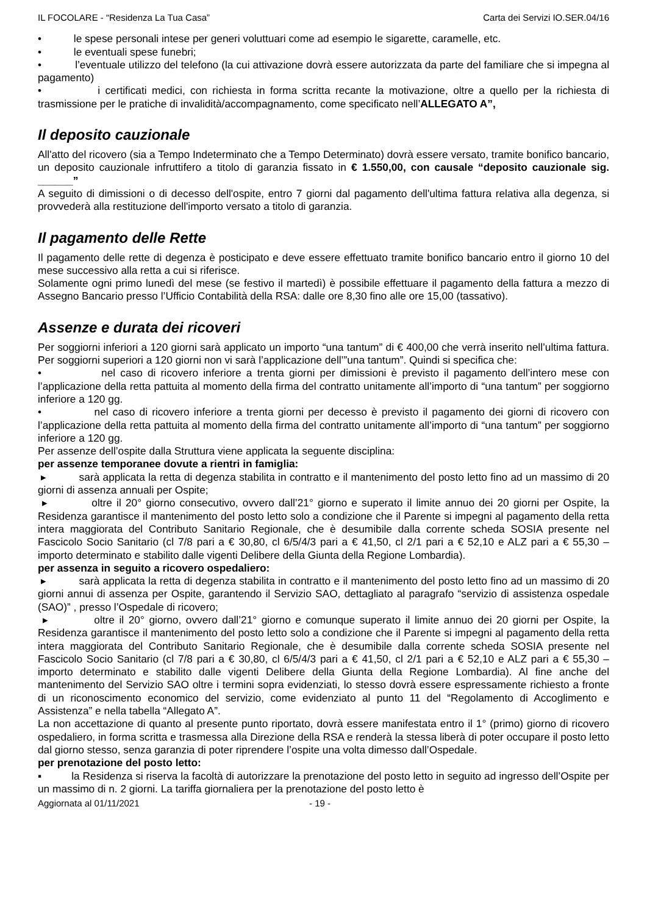IL FOCOLARE - “Residenza La Tua Casa” Carta dei Servizi IO.SER.04/16
• le spese personali intese per generi voluttuari come ad esempio le sigarette, caramelle, etc.
• le eventuali spese funebri;
• l’eventuale utilizzo del telefono (la cui attivazione dovrà essere autorizzata da parte del familiare che si impegna al pagamento)
• i certificati medici, con richiesta in forma scritta recante la motivazione, oltre a quello per la richiesta di trasmissione per le pratiche di invalidità/accompagnamento, come specificato nell’ALLEGATO A”,
Il deposito cauzionale
All'atto del ricovero (sia a Tempo Indeterminato che a Tempo Determinato) dovrà essere versato, tramite bonifico bancario, un deposito cauzionale infruttifero a titolo di garanzia fissato in € 1.550,00, con causale “deposito cauzionale sig. ______”
A seguito di dimissioni o di decesso dell'ospite, entro 7 giorni dal pagamento dell'ultima fattura relativa alla degenza, si provvederà alla restituzione dell'importo versato a titolo di garanzia.
Il pagamento delle Rette
Il pagamento delle rette di degenza è posticipato e deve essere effettuato tramite bonifico bancario entro il giorno 10 del mese successivo alla retta a cui si riferisce.
Solamente ogni primo lunedì del mese (se festivo il martedì) è possibile effettuare il pagamento della fattura a mezzo di Assegno Bancario presso l’Ufficio Contabilità della RSA: dalle ore 8,30 fino alle ore 15,00 (tassativo).
Assenze e durata dei ricoveri
Per soggiorni inferiori a 120 giorni sarà applicato un importo “una tantum” di € 400,00 che verrà inserito nell’ultima fattura. Per soggiorni superiori a 120 giorni non vi sarà l’applicazione dell’”una tantum”. Quindi si specifica che:
• nel caso di ricovero inferiore a trenta giorni per dimissioni è previsto il pagamento dell’intero mese con l’applicazione della retta pattuita al momento della firma del contratto unitamente all’importo di “una tantum” per soggiorno inferiore a 120 gg.
• nel caso di ricovero inferiore a trenta giorni per decesso è previsto il pagamento dei giorni di ricovero con l’applicazione della retta pattuita al momento della firma del contratto unitamente all’importo di “una tantum” per soggiorno inferiore a 120 gg.
Per assenze dell’ospite dalla Struttura viene applicata la seguente disciplina:
per assenze temporanee dovute a rientri in famiglia:
▸ sarà applicata la retta di degenza stabilita in contratto e il mantenimento del posto letto fino ad un massimo di 20 giorni di assenza annuali per Ospite;
▸ oltre il 20° giorno consecutivo, ovvero dall’21° giorno e superato il limite annuo dei 20 giorni per Ospite, la Residenza garantisce il mantenimento del posto letto solo a condizione che il Parente si impegni al pagamento della retta intera maggiorata del Contributo Sanitario Regionale, che è desumibile dalla corrente scheda SOSIA presente nel Fascicolo Socio Sanitario (cl 7/8 pari a € 30,80, cl 6/5/4/3 pari a € 41,50, cl 2/1 pari a € 52,10 e ALZ pari a € 55,30 – importo determinato e stabilito dalle vigenti Delibere della Giunta della Regione Lombardia).
per assenza in seguito a ricovero ospedaliero:
▸ sarà applicata la retta di degenza stabilita in contratto e il mantenimento del posto letto fino ad un massimo di 20 giorni annui di assenza per Ospite, garantendo il Servizio SAO, dettagliato al paragrafo “servizio di assistenza ospedale (SAO)” , presso l’Ospedale di ricovero;
▸ oltre il 20° giorno, ovvero dall’21° giorno e comunque superato il limite annuo dei 20 giorni per Ospite, la Residenza garantisce il mantenimento del posto letto solo a condizione che il Parente si impegni al pagamento della retta intera maggiorata del Contributo Sanitario Regionale, che è desumibile dalla corrente scheda SOSIA presente nel Fascicolo Socio Sanitario (cl 7/8 pari a € 30,80, cl 6/5/4/3 pari a € 41,50, cl 2/1 pari a € 52,10 e ALZ pari a € 55,30 – importo determinato e stabilito dalle vigenti Delibere della Giunta della Regione Lombardia). Al fine anche del mantenimento del Servizio SAO oltre i termini sopra evidenziati, lo stesso dovrà essere espressamente richiesto a fronte di un riconoscimento economico del servizio, come evidenziato al punto 11 del “Regolamento di Accoglimento e Assistenza” e nella tabella “Allegato A”.
La non accettazione di quanto al presente punto riportato, dovrà essere manifestata entro il 1° (primo) giorno di ricovero ospedaliero, in forma scritta e trasmessa alla Direzione della RSA e renderà la stessa liberà di poter occupare il posto letto dal giorno stesso, senza garanzia di poter riprendere l’ospite una volta dimesso dall’Ospedale.
per prenotazione del posto letto:
▪ la Residenza si riserva la facoltà di autorizzare la prenotazione del posto letto in seguito ad ingresso dell’Ospite per un massimo di n. 2 giorni. La tariffa giornaliera per la prenotazione del posto letto è
Aggiornata al 01/11/2021 - 19 -